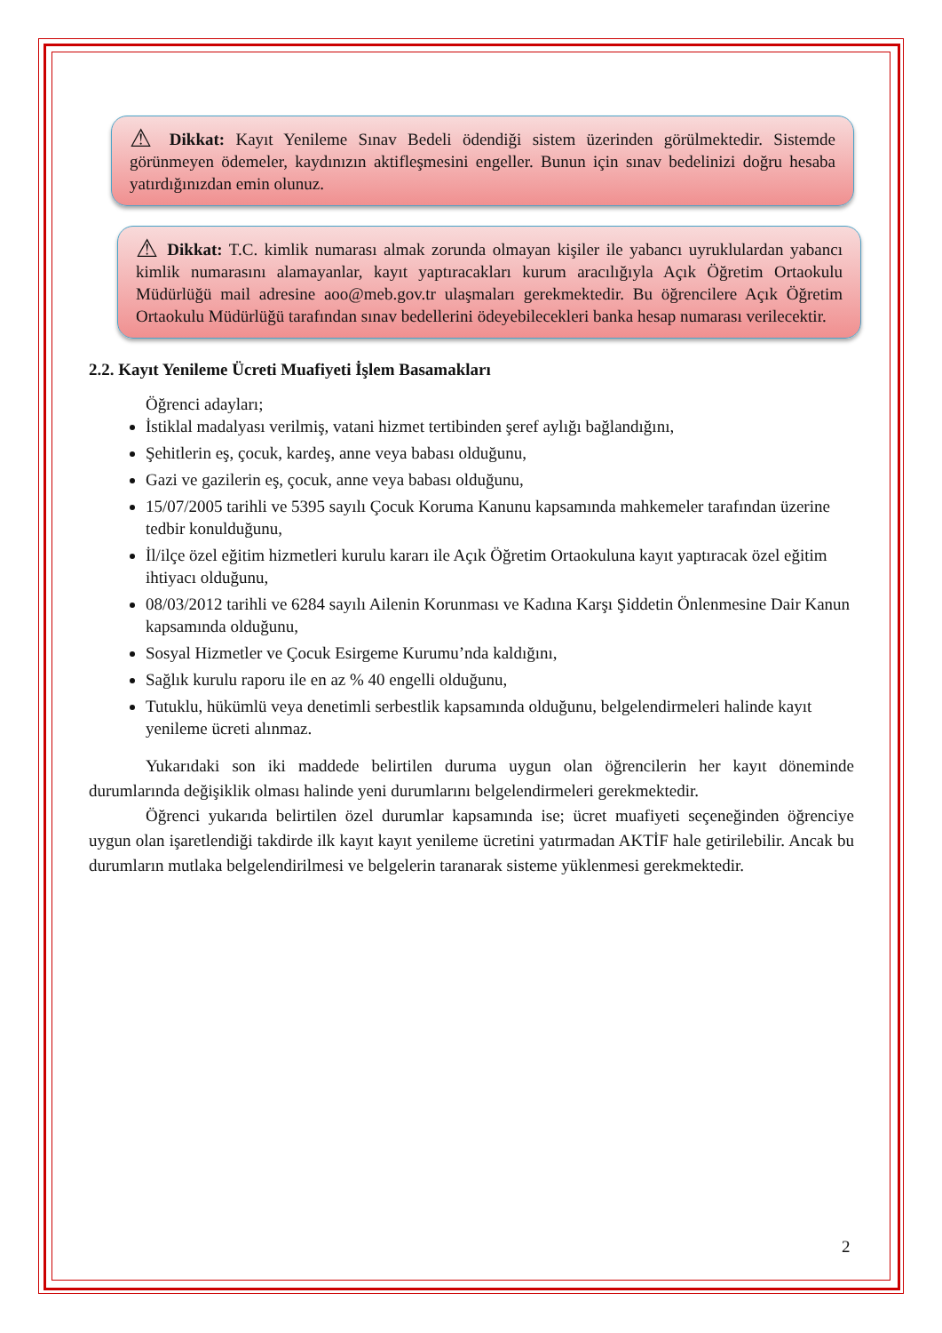⚠ Dikkat: Kayıt Yenileme Sınav Bedeli ödendiği sistem üzerinden görülmektedir. Sistemde görünmeyen ödemeler, kaydınızın aktifleşmesini engeller. Bunun için sınav bedelinizi doğru hesaba yatırdığınızdan emin olunuz.
⚠ Dikkat: T.C. kimlik numarası almak zorunda olmayan kişiler ile yabancı uyruklulardan yabancı kimlik numarasını alamayanlar, kayıt yaptıracakları kurum aracılığıyla Açık Öğretim Ortaokulu Müdürlüğü mail adresine aoo@meb.gov.tr ulaşmaları gerekmektedir. Bu öğrencilere Açık Öğretim Ortaokulu Müdürlüğü tarafından sınav bedellerini ödeyebilecekleri banka hesap numarası verilecektir.
2.2. Kayıt Yenileme Ücreti Muafiyeti İşlem Basamakları
Öğrenci adayları;
İstiklal madalyası verilmiş, vatani hizmet tertibinden şeref aylığı bağlandığını,
Şehitlerin eş, çocuk, kardeş, anne veya babası olduğunu,
Gazi ve gazilerin eş, çocuk, anne veya babası olduğunu,
15/07/2005 tarihli ve 5395 sayılı Çocuk Koruma Kanunu kapsamında mahkemeler tarafından üzerine tedbir konulduğunu,
İl/ilçe özel eğitim hizmetleri kurulu kararı ile Açık Öğretim Ortaokuluna kayıt yaptıracak özel eğitim ihtiyacı olduğunu,
08/03/2012 tarihli ve 6284 sayılı Ailenin Korunması ve Kadına Karşı Şiddetin Önlenmesine Dair Kanun kapsamında olduğunu,
Sosyal Hizmetler ve Çocuk Esirgeme Kurumu’nda kaldığını,
Sağlık kurulu raporu ile en az % 40 engelli olduğunu,
Tutuklu, hükümlü veya denetimli serbestlik kapsamında olduğunu, belgelendirmeleri halinde kayıt yenileme ücreti alınmaz.
Yukarıdaki son iki maddede belirtilen duruma uygun olan öğrencilerin her kayıt döneminde durumlarında değişiklik olması halinde yeni durumlarını belgelendirmeleri gerekmektedir.
Öğrenci yukarıda belirtilen özel durumlar kapsamında ise; ücret muafiyeti seçeneğinden öğrenciye uygun olan işaretlendiği takdirde ilk kayıt kayıt yenileme ücretini yatırmadan AKTİF hale getirilebilir. Ancak bu durumların mutlaka belgelendirilmesi ve belgelerin taranarak sisteme yüklenmesi gerekmektedir.
2